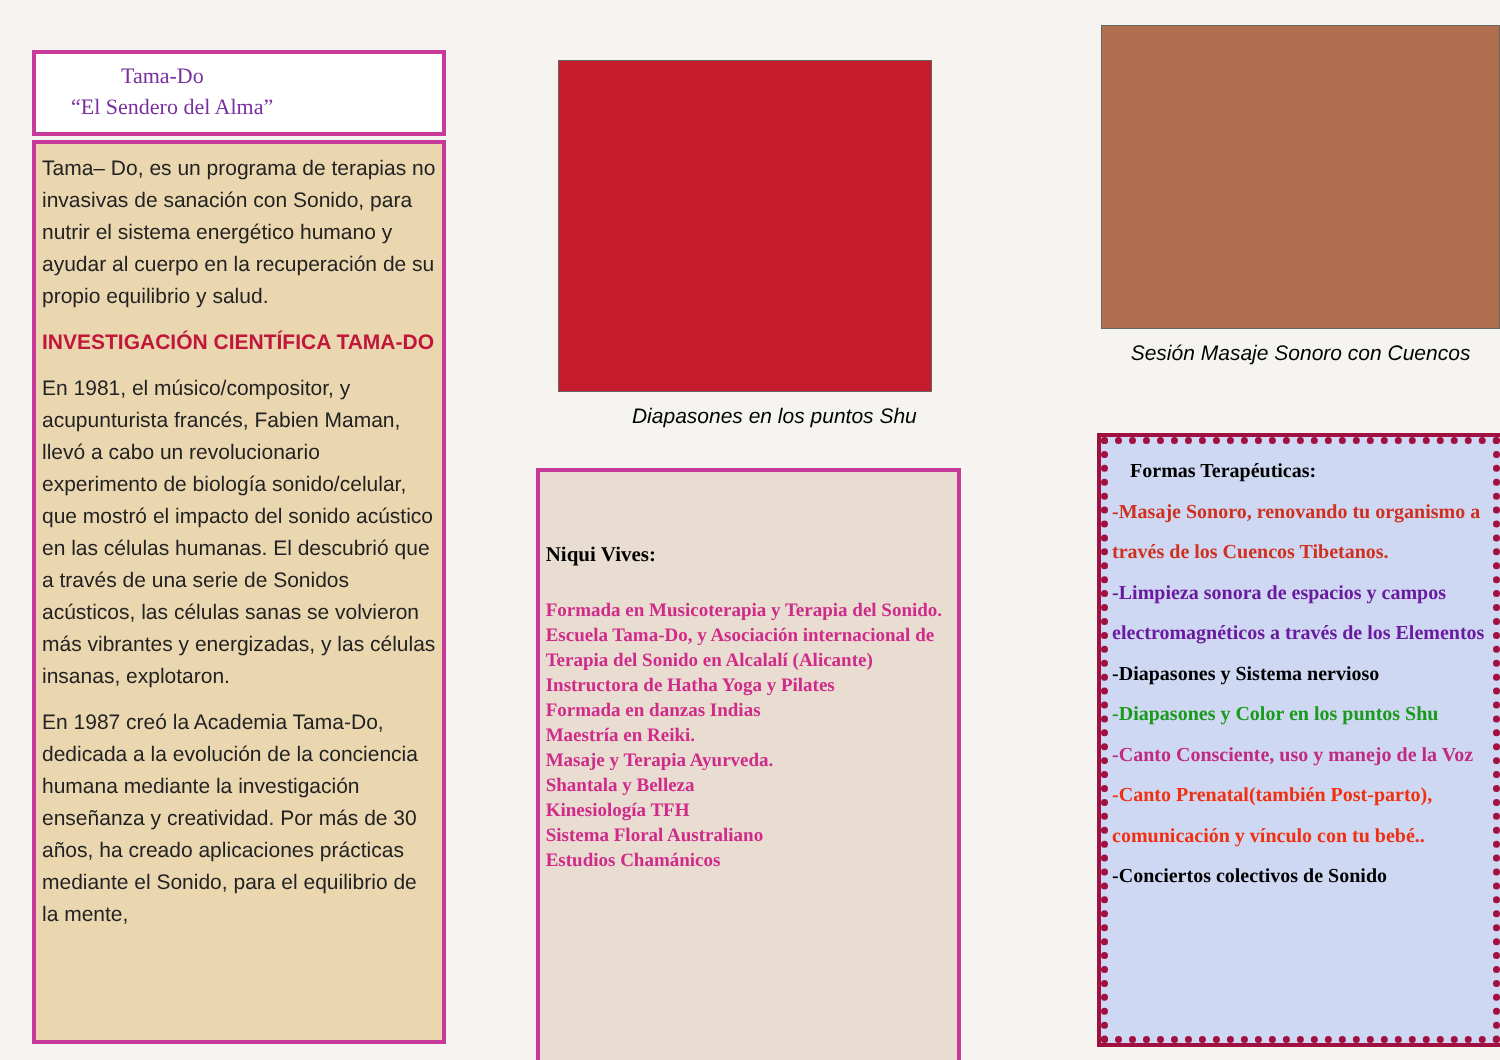Tama-Do
“El Sendero del Alma”
Tama– Do, es un programa de terapias no invasivas de sanación con Sonido, para nutrir el sistema energético humano y ayudar al cuerpo en la recuperación de su propio equilibrio y salud.
INVESTIGACIÓN CIENTÍFICA TAMA-DO
En 1981, el músico/compositor, y acupunturista francés, Fabien Maman, llevó a cabo un revolucionario experimento de biología sonido/celular, que mostró el impacto del sonido acústico en las células humanas. El descubrió que a través de una serie de Sonidos acústicos, las células sanas se volvieron más vibrantes y energizadas, y las células insanas, explotaron.
En 1987 creó la Academia Tama-Do, dedicada a la evolución de la conciencia humana mediante la investigación enseñanza y creatividad. Por más de 30 años, ha creado aplicaciones prácticas mediante el Sonido, para el equilibrio de la mente,
Diapasones en los puntos Shu
Niqui Vives:
Formada en Musicoterapia y Terapia del Sonido.
Escuela Tama-Do, y Asociación internacional de Terapia del Sonido en Alcalalí (Alicante)
Instructora de Hatha Yoga y Pilates
Formada en danzas Indias
Maestría en Reiki.
Masaje y Terapia Ayurveda.
Shantala y Belleza
Kinesiología TFH
Sistema Floral Australiano
Estudios Chamánicos
Sesión Masaje Sonoro con Cuencos
Formas Terapéuticas:
-Masaje Sonoro, renovando tu organismo a través de los Cuencos Tibetanos.
-Limpieza sonora de espacios y campos electromagnéticos a través de los Elementos
-Diapasones y Sistema nervioso
-Diapasones y Color en los puntos Shu
-Canto Consciente, uso y manejo de la Voz
-Canto Prenatal(también Post-parto), comunicación y vínculo con tu bebé..
-Conciertos colectivos de Sonido